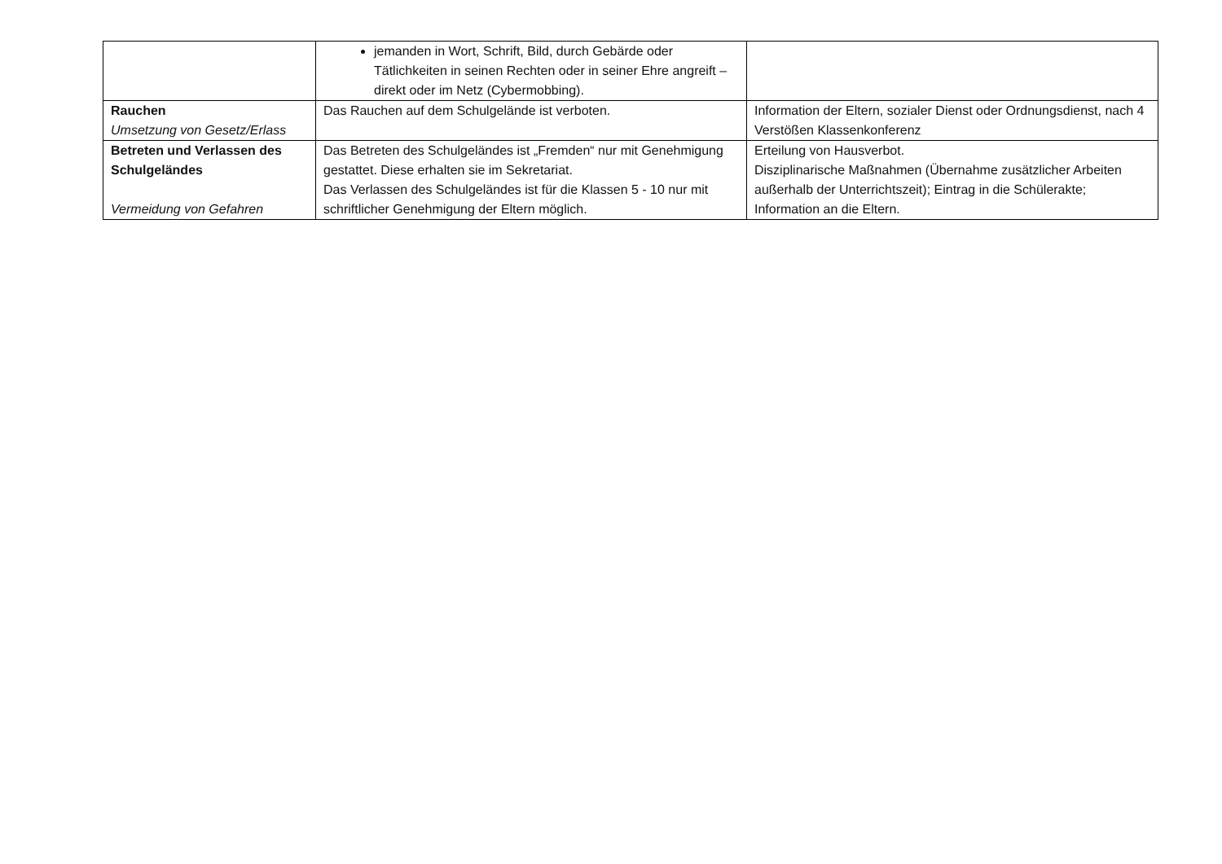| | jemanden in Wort, Schrift, Bild, durch Gebärde oder Tätlichkeiten in seinen Rechten oder in seiner Ehre angreift – direkt oder im Netz (Cybermobbing). | |
| Rauchen Umsetzung von Gesetz/Erlass | Das Rauchen auf dem Schulgelände ist verboten. | Information der Eltern, sozialer Dienst oder Ordnungsdienst, nach 4 Verstößen Klassenkonferenz |
| Betreten und Verlassen des Schulgeländes Vermeidung von Gefahren | Das Betreten des Schulgeländes ist „Fremden“ nur mit Genehmigung gestattet. Diese erhalten sie im Sekretariat. Das Verlassen des Schulgeländes ist für die Klassen 5 - 10 nur mit schriftlicher Genehmigung der Eltern möglich. | Erteilung von Hausverbot. Disziplinarische Maßnahmen (Übernahme zusätzlicher Arbeiten außerhalb der Unterrichtszeit); Eintrag in die Schülerakte; Information an die Eltern. |